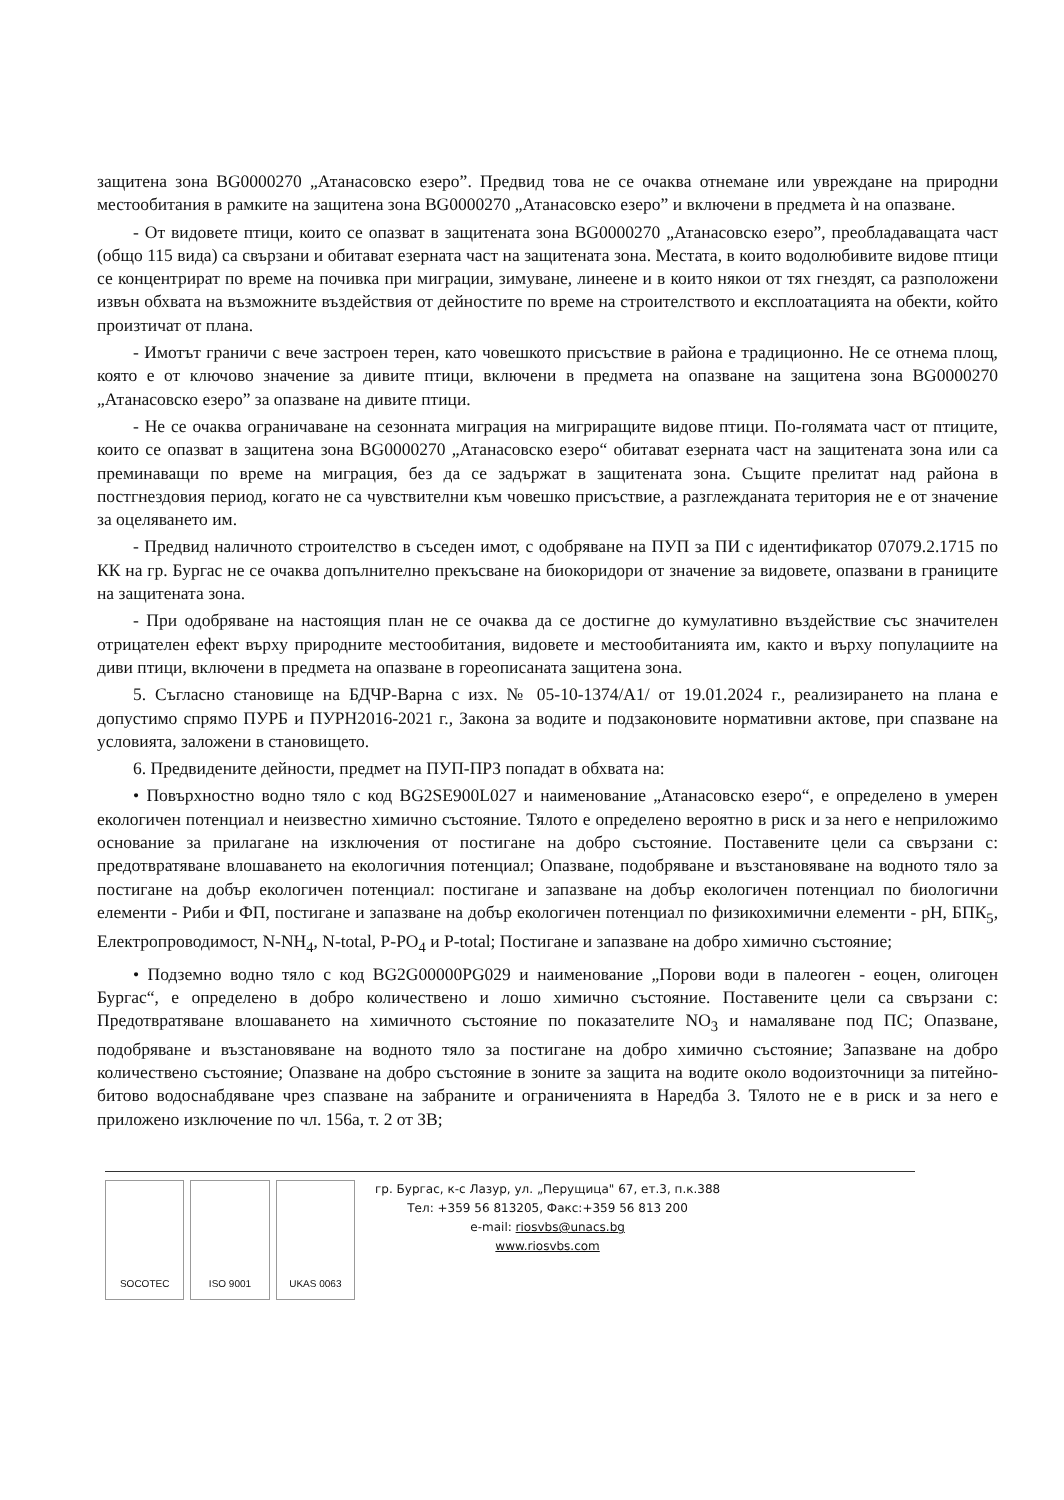защитена зона BG0000270 „Атанасовско езеро”. Предвид това не се очаква отнемане или увреждане на природни местообитания в рамките на защитена зона BG0000270 „Атанасовско езеро” и включени в предмета ѝ на опазване.
- От видовете птици, които се опазват в защитената зона BG0000270 „Атанасовско езеро”, преобладаващата част (общо 115 вида) са свързани и обитават езерната част на защитената зона. Местата, в които водолюбивите видове птици се концентрират по време на почивка при миграции, зимуване, линеене и в които някои от тях гнездят, са разположени извън обхвата на възможните въздействия от дейностите по време на строителството и експлоатацията на обекти, който произтичат от плана.
- Имотът граничи с вече застроен терен, като човешкото присъствие в района е традиционно. Не се отнема площ, която е от ключово значение за дивите птици, включени в предмета на опазване на защитена зона BG0000270 „Атанасовско езеро” за опазване на дивите птици.
- Не се очаква ограничаване на сезонната миграция на мигриращите видове птици. По-голямата част от птиците, които се опазват в защитена зона BG0000270 „Атанасовско езеро“ обитават езерната част на защитената зона или са преминаващи по време на миграция, без да се задържат в защитената зона. Същите прелитат над района в постгнездовия период, когато не са чувствителни към човешко присъствие, а разглежданата територия не е от значение за оцеляването им.
- Предвид наличното строителство в съседен имот, с одобряване на ПУП за ПИ с идентификатор 07079.2.1715 по КК на гр. Бургас не се очаква допълнително прекъсване на биокоридори от значение за видовете, опазвани в границите на защитената зона.
- При одобряване на настоящия план не се очаква да се достигне до кумулативно въздействие със значителен отрицателен ефект върху природните местообитания, видовете и местообитанията им, както и върху популациите на диви птици, включени в предмета на опазване в гореописаната защитена зона.
5. Съгласно становище на БДЧР-Варна с изх. № 05-10-1374/А1/ от 19.01.2024 г., реализирането на плана е допустимо спрямо ПУРБ и ПУРН2016-2021 г., Закона за водите и подзаконовите нормативни актове, при спазване на условията, заложени в становището.
6. Предвидените дейности, предмет на ПУП-ПРЗ попадат в обхвата на:
• Повърхностно водно тяло с код BG2SE900L027 и наименование „Атанасовско езеро“, е определено в умерен екологичен потенциал и неизвестно химично състояние. Тялото е определено вероятно в риск и за него е неприложимо основание за прилагане на изключения от постигане на добро състояние. Поставените цели са свързани с: предотвратяване влошаването на екологичния потенциал; Опазване, подобряване и възстановяване на водното тяло за постигане на добър екологичен потенциал: постигане и запазване на добър екологичен потенциал по биологични елементи - Риби и ФП, постигане и запазване на добър екологичен потенциал по физикохимични елементи - pH, БПК<sub>5</sub>, Електропроводимост, N-NH<sub>4</sub>, N-total, P-PO<sub>4</sub> и P-total; Постигане и запазване на добро химично състояние;
• Подземно водно тяло с код BG2G00000PG029 и наименование „Порови води в палеоген - еоцен, олигоцен Бургас“, е определено в добро количествено и лошо химично състояние. Поставените цели са свързани с: Предотвратяване влошаването на химичното състояние по показателите NO<sub>3</sub> и намаляване под ПС; Опазване, подобряване и възстановяване на водното тяло за постигане на добро химично състояние; Запазване на добро количествено състояние; Опазване на добро състояние в зоните за защита на водите около водоизточници за питейно-битово водоснабдяване чрез спазване на забраните и ограниченията в Наредба 3. Тялото не е в риск и за него е приложено изключение по чл. 156а, т. 2 от ЗВ;
SOCOTEC ISO 9001 UKAS 0063
гр. Бургас, к-с Лазур, ул. „Перущица" 67, ет.3, п.к.388
Тел: +359 56 813205, Факс:+359 56 813 200
e-mail: riosvbs@unacs.bg
www.riosvbs.com